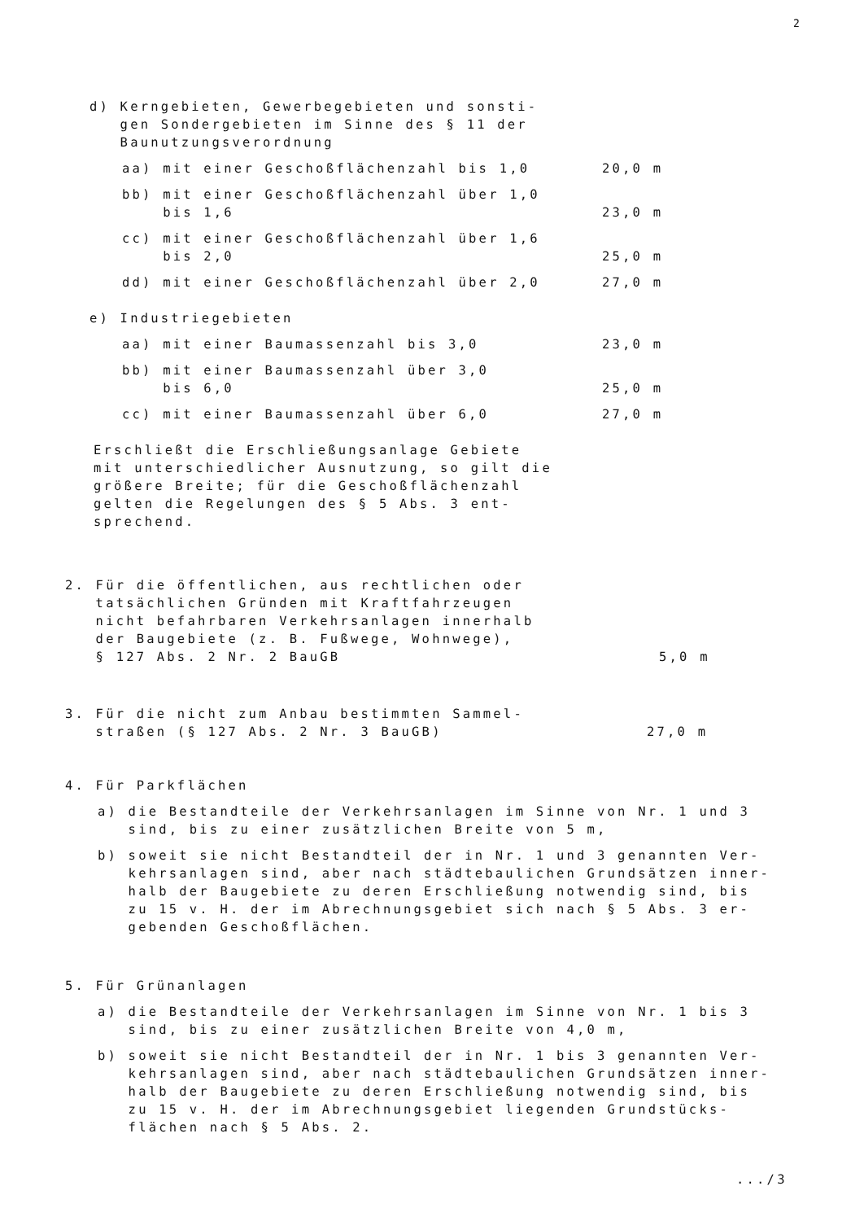2
d) Kerngebieten, Gewerbegebieten und sonsti-
gen Sondergebieten im Sinne des § 11 der
Baunutzungsverordnung
aa) mit einer Geschoßflächenzahl bis 1,0 20,0 m
bb) mit einer Geschoßflächenzahl über 1,0
bis 1,6 23,0 m
cc) mit einer Geschoßflächenzahl über 1,6
bis 2,0 25,0 m
dd) mit einer Geschoßflächenzahl über 2,0 27,0 m
e) Industriegebieten
aa) mit einer Baumassenzahl bis 3,0 23,0 m
bb) mit einer Baumassenzahl über 3,0
bis 6,0 25,0 m
cc) mit einer Baumassenzahl über 6,0 27,0 m
Erschließt die Erschließungsanlage Gebiete
mit unterschiedlicher Ausnutzung, so gilt die
größere Breite; für die Geschoßflächenzahl
gelten die Regelungen des § 5 Abs. 3 ent-
sprechend.
2. Für die öffentlichen, aus rechtlichen oder
tatsächlichen Gründen mit Kraftfahrzeugen
nicht befahrbaren Verkehrsanlagen innerhalb
der Baugebiete (z. B. Fußwege, Wohnwege),
§ 127 Abs. 2 Nr. 2 BauGB 5,0 m
3. Für die nicht zum Anbau bestimmten Sammel-
straßen (§ 127 Abs. 2 Nr. 3 BauGB) 27,0 m
4. Für Parkflächen
a) die Bestandteile der Verkehrsanlagen im Sinne von Nr. 1 und 3
sind, bis zu einer zusätzlichen Breite von 5 m,
b) soweit sie nicht Bestandteil der in Nr. 1 und 3 genannten Ver-
kehrsanlagen sind, aber nach städtebaulichen Grundsätzen inner-
halb der Baugebiete zu deren Erschließung notwendig sind, bis
zu 15 v. H. der im Abrechnungsgebiet sich nach § 5 Abs. 3 er-
gebenden Geschoßflächen.
5. Für Grünanlagen
a) die Bestandteile der Verkehrsanlagen im Sinne von Nr. 1 bis 3
sind, bis zu einer zusätzlichen Breite von 4,0 m,
b) soweit sie nicht Bestandteil der in Nr. 1 bis 3 genannten Ver-
kehrsanlagen sind, aber nach städtebaulichen Grundsätzen inner-
halb der Baugebiete zu deren Erschließung notwendig sind, bis
zu 15 v. H. der im Abrechnungsgebiet liegenden Grundstücks-
flächen nach § 5 Abs. 2.
.../3